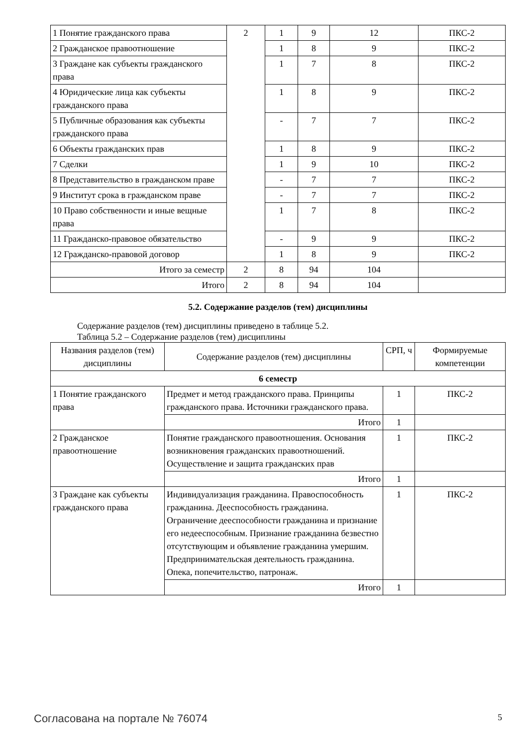| 1 Понятие гражданского права | 2 | 1 | 9 | 12 | ПКС-2 |
| 2 Гражданское правоотношение | | 1 | 8 | 9 | ПКС-2 |
| 3 Граждане как субъекты гражданского права | | 1 | 7 | 8 | ПКС-2 |
| 4 Юридические лица как субъекты гражданского права | | 1 | 8 | 9 | ПКС-2 |
| 5 Публичные образования как субъекты гражданского права | | - | 7 | 7 | ПКС-2 |
| 6 Объекты гражданских прав | | 1 | 8 | 9 | ПКС-2 |
| 7 Сделки | | 1 | 9 | 10 | ПКС-2 |
| 8 Представительство в гражданском праве | | - | 7 | 7 | ПКС-2 |
| 9 Институт срока в гражданском праве | | - | 7 | 7 | ПКС-2 |
| 10 Право собственности и иные вещные права | | 1 | 7 | 8 | ПКС-2 |
| 11 Гражданско-правовое обязательство | | - | 9 | 9 | ПКС-2 |
| 12 Гражданско-правовой договор | | 1 | 8 | 9 | ПКС-2 |
| Итого за семестр | 2 | 8 | 94 | 104 | |
| Итого | 2 | 8 | 94 | 104 | |
5.2. Содержание разделов (тем) дисциплины
Содержание разделов (тем) дисциплины приведено в таблице 5.2.
Таблица 5.2 – Содержание разделов (тем) дисциплины
| Названия разделов (тем) дисциплины | Содержание разделов (тем) дисциплины | СРП, ч | Формируемые компетенции |
| --- | --- | --- | --- |
| 6 семестр | | | |
| 1 Понятие гражданского права | Предмет и метод гражданского права. Принципы гражданского права. Источники гражданского права. | 1 | ПКС-2 |
| | Итого | 1 | |
| 2 Гражданское правоотношение | Понятие гражданского правоотношения. Основания возникновения гражданских правоотношений. Осуществление и защита гражданских прав | 1 | ПКС-2 |
| | Итого | 1 | |
| 3 Граждане как субъекты гражданского права | Индивидуализация гражданина. Правоспособность гражданина. Дееспособность гражданина. Ограничение дееспособности гражданина и признание его недееспособным. Признание гражданина безвестно отсутствующим и объявление гражданина умершим. Предпринимательская деятельность гражданина. Опека, попечительство, патронаж. | 1 | ПКС-2 |
| | Итого | 1 | |
Согласована на портале № 76074 5